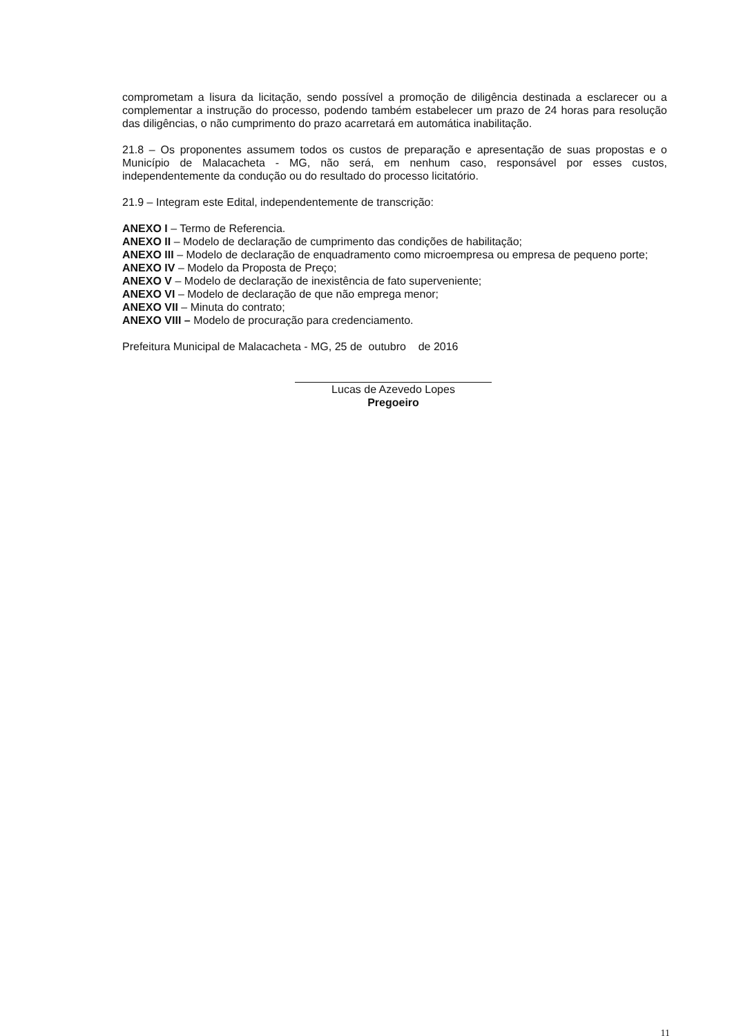comprometam a lisura da licitação, sendo possível a promoção de diligência destinada a esclarecer ou a complementar a instrução do processo, podendo também estabelecer um prazo de 24 horas para resolução das diligências, o não cumprimento do prazo acarretará em automática inabilitação.
21.8 – Os proponentes assumem todos os custos de preparação e apresentação de suas propostas e o Município de Malacacheta - MG, não será, em nenhum caso, responsável por esses custos, independentemente da condução ou do resultado do processo licitatório.
21.9 – Integram este Edital, independentemente de transcrição:
ANEXO I – Termo de Referencia.
ANEXO II – Modelo de declaração de cumprimento das condições de habilitação;
ANEXO III – Modelo de declaração de enquadramento como microempresa ou empresa de pequeno porte;
ANEXO IV – Modelo da Proposta de Preço;
ANEXO V – Modelo de declaração de inexistência de fato superveniente;
ANEXO VI – Modelo de declaração de que não emprega menor;
ANEXO VII – Minuta do contrato;
ANEXO VIII – Modelo de procuração para credenciamento.
Prefeitura Municipal de Malacacheta - MG, 25 de outubro de 2016
Lucas de Azevedo Lopes
Pregoeiro
11